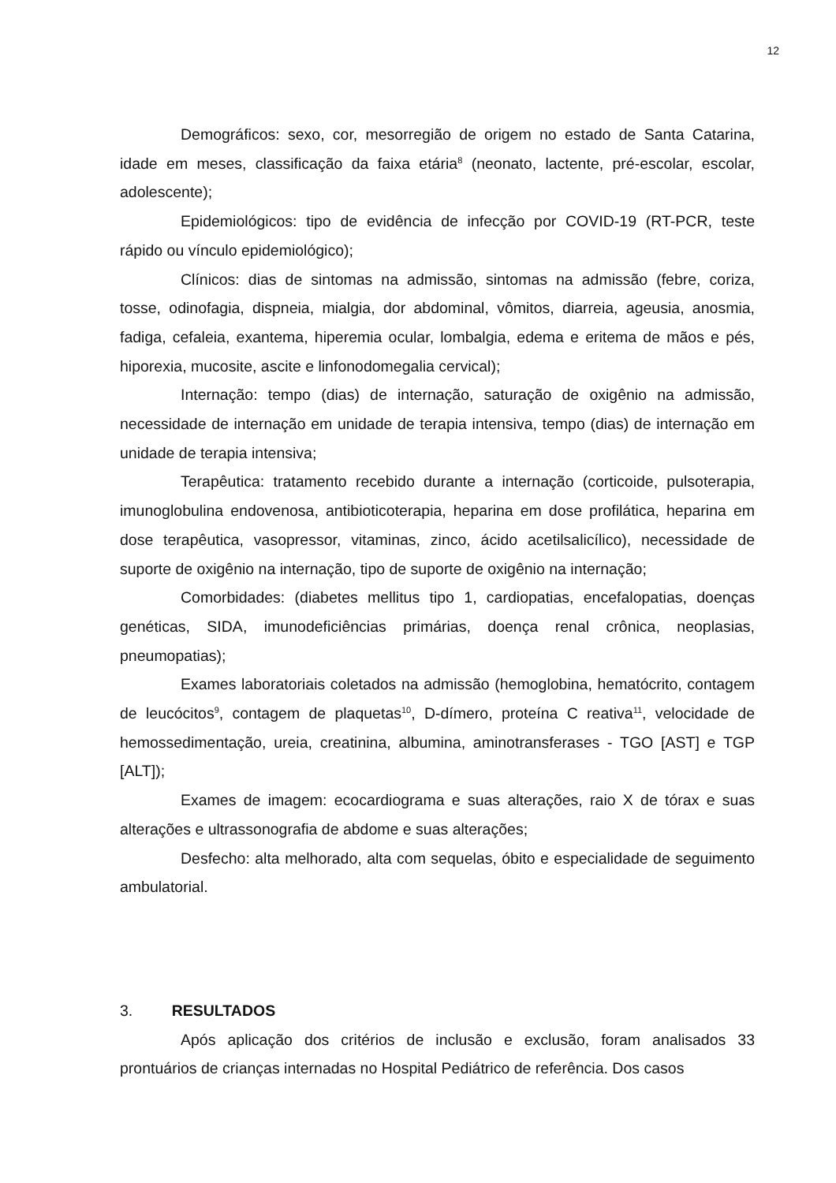12
Demográficos: sexo, cor, mesorregião de origem no estado de Santa Catarina, idade em meses, classificação da faixa etária<sup>8</sup> (neonato, lactente, pré-escolar, escolar, adolescente);
Epidemiológicos: tipo de evidência de infecção por COVID-19 (RT-PCR, teste rápido ou vínculo epidemiológico);
Clínicos: dias de sintomas na admissão, sintomas na admissão (febre, coriza, tosse, odinofagia, dispneia, mialgia, dor abdominal, vômitos, diarreia, ageusia, anosmia, fadiga, cefaleia, exantema, hiperemia ocular, lombalgia, edema e eritema de mãos e pés, hiporexia, mucosite, ascite e linfonodomegalia cervical);
Internação: tempo (dias) de internação, saturação de oxigênio na admissão, necessidade de internação em unidade de terapia intensiva, tempo (dias) de internação em unidade de terapia intensiva;
Terapêutica: tratamento recebido durante a internação (corticoide, pulsoterapia, imunoglobulina endovenosa, antibioticoterapia, heparina em dose profilática, heparina em dose terapêutica, vasopressor, vitaminas, zinco, ácido acetilsalicílico), necessidade de suporte de oxigênio na internação, tipo de suporte de oxigênio na internação;
Comorbidades: (diabetes mellitus tipo 1, cardiopatias, encefalopatias, doenças genéticas, SIDA, imunodeficiências primárias, doença renal crônica, neoplasias, pneumopatias);
Exames laboratoriais coletados na admissão (hemoglobina, hematócrito, contagem de leucócitos<sup>9</sup>, contagem de plaquetas<sup>10</sup>, D-dímero, proteína C reativa<sup>11</sup>, velocidade de hemossedimentação, ureia, creatinina, albumina, aminotransferases - TGO [AST] e TGP [ALT]);
Exames de imagem: ecocardiograma e suas alterações, raio X de tórax e suas alterações e ultrassonografia de abdome e suas alterações;
Desfecho: alta melhorado, alta com sequelas, óbito e especialidade de seguimento ambulatorial.
3. RESULTADOS
Após aplicação dos critérios de inclusão e exclusão, foram analisados 33 prontuários de crianças internadas no Hospital Pediátrico de referência. Dos casos